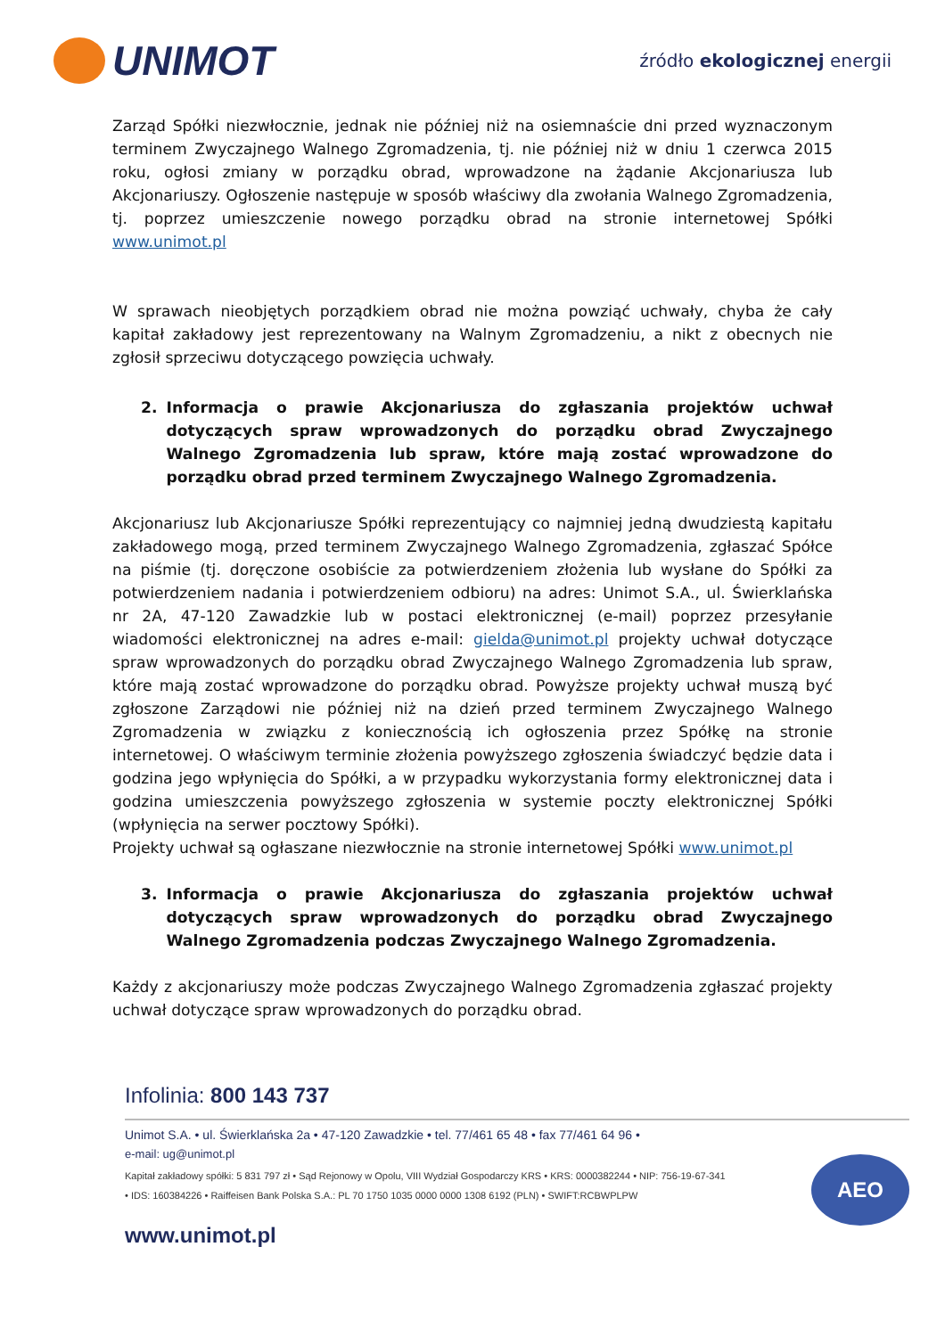UNIMOT
źródło ekologicznej energii
Zarząd Spółki niezwłocznie, jednak nie później niż na osiemnaście dni przed wyznaczonym terminem Zwyczajnego Walnego Zgromadzenia, tj. nie później niż w dniu 1 czerwca 2015 roku, ogłosi zmiany w porządku obrad, wprowadzone na żądanie Akcjonariusza lub Akcjonariuszy. Ogłoszenie następuje w sposób właściwy dla zwołania Walnego Zgromadzenia, tj. poprzez umieszczenie nowego porządku obrad na stronie internetowej Spółki www.unimot.pl
W sprawach nieobjętych porządkiem obrad nie można powziąć uchwały, chyba że cały kapitał zakładowy jest reprezentowany na Walnym Zgromadzeniu, a nikt z obecnych nie zgłosił sprzeciwu dotyczącego powzięcia uchwały.
2. Informacja o prawie Akcjonariusza do zgłaszania projektów uchwał dotyczących spraw wprowadzonych do porządku obrad Zwyczajnego Walnego Zgromadzenia lub spraw, które mają zostać wprowadzone do porządku obrad przed terminem Zwyczajnego Walnego Zgromadzenia.
Akcjonariusz lub Akcjonariusze Spółki reprezentujący co najmniej jedną dwudziestą kapitału zakładowego mogą, przed terminem Zwyczajnego Walnego Zgromadzenia, zgłaszać Spółce na piśmie (tj. doręczone osobiście za potwierdzeniem złożenia lub wysłane do Spółki za potwierdzeniem nadania i potwierdzeniem odbioru) na adres: Unimot S.A., ul. Świerklańska nr 2A, 47-120 Zawadzkie lub w postaci elektronicznej (e-mail) poprzez przesyłanie wiadomości elektronicznej na adres e-mail: gielda@unimot.pl projekty uchwał dotyczące spraw wprowadzonych do porządku obrad Zwyczajnego Walnego Zgromadzenia lub spraw, które mają zostać wprowadzone do porządku obrad. Powyższe projekty uchwał muszą być zgłoszone Zarządowi nie później niż na dzień przed terminem Zwyczajnego Walnego Zgromadzenia w związku z koniecznością ich ogłoszenia przez Spółkę na stronie internetowej. O właściwym terminie złożenia powyższego zgłoszenia świadczyć będzie data i godzina jego wpłynięcia do Spółki, a w przypadku wykorzystania formy elektronicznej data i godzina umieszczenia powyższego zgłoszenia w systemie poczty elektronicznej Spółki (wpłynięcia na serwer pocztowy Spółki).
Projekty uchwał są ogłaszane niezwłocznie na stronie internetowej Spółki www.unimot.pl
3. Informacja o prawie Akcjonariusza do zgłaszania projektów uchwał dotyczących spraw wprowadzonych do porządku obrad Zwyczajnego Walnego Zgromadzenia podczas Zwyczajnego Walnego Zgromadzenia.
Każdy z akcjonariuszy może podczas Zwyczajnego Walnego Zgromadzenia zgłaszać projekty uchwał dotyczące spraw wprowadzonych do porządku obrad.
Infolinia: 800 143 737
Unimot S.A. • ul. Świerklańska 2a • 47-120 Zawadzkie • tel. 77/461 65 48 • fax 77/461 64 96 •
e-mail: ug@unimot.pl
Kapitał zakładowy spółki: 5 831 797 zł • Sąd Rejonowy w Opolu, VIII Wydział Gospodarczy KRS • KRS: 0000382244 • NIP: 756-19-67-341 • IDS: 160384226 • Raiffeisen Bank Polska S.A.: PL 70 1750 1035 0000 0000 1308 6192 (PLN) • SWIFT:RCBWPLPW
AEO
www.unimot.pl